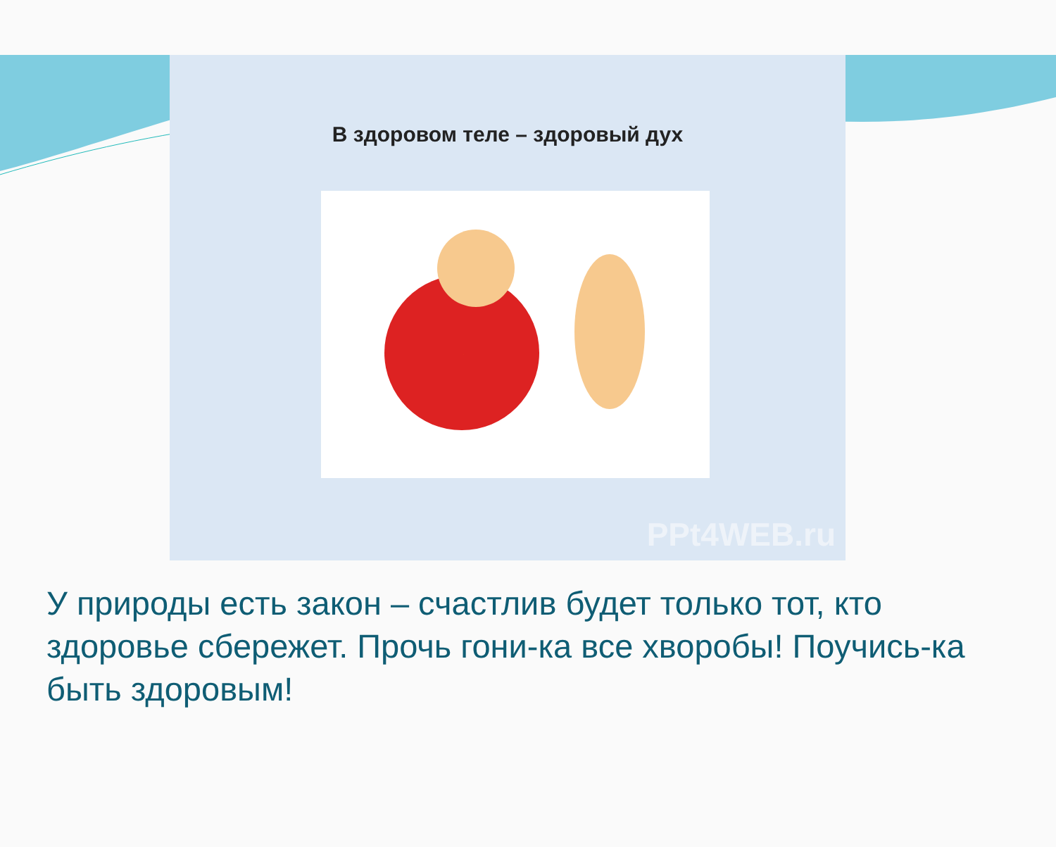В здоровом теле – здоровый дух
PPt4WEB.ru
У природы есть закон – счастлив будет только тот, кто здоровье сбережет. Прочь гони-ка все хворобы! Поучись-ка быть здоровым!